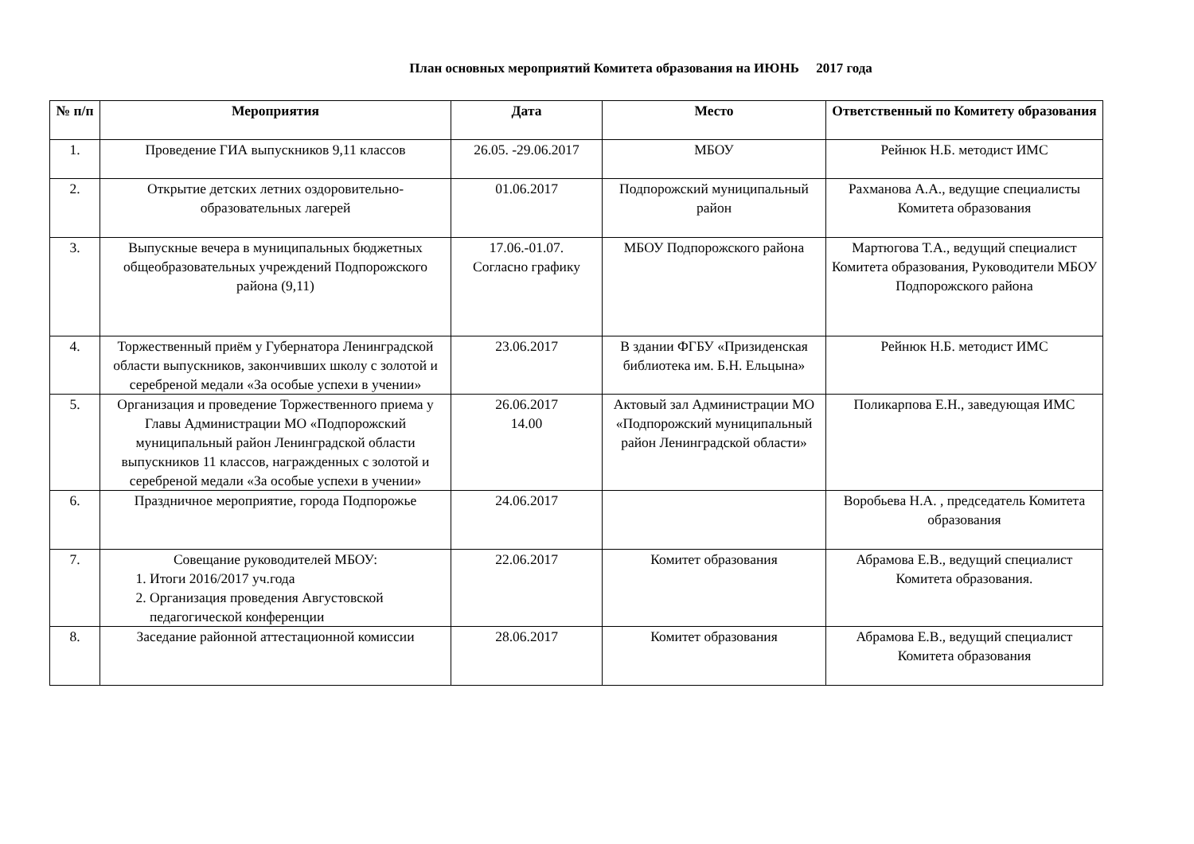План основных мероприятий Комитета образования на ИЮНЬ 2017 года
| № п/п | Мероприятия | Дата | Место | Ответственный по Комитету образования |
| --- | --- | --- | --- | --- |
| 1. | Проведение ГИА выпускников 9,11 классов | 26.05. -29.06.2017 | МБОУ | Рейнюк Н.Б. методист ИМС |
| 2. | Открытие детских летних оздоровительно-образовательных лагерей | 01.06.2017 | Подпорожский муниципальный район | Рахманова А.А., ведущие специалисты Комитета образования |
| 3. | Выпускные вечера в муниципальных бюджетных общеобразовательных учреждений Подпорожского района (9,11) | 17.06.-01.07. Согласно графику | МБОУ Подпорожского района | Мартюгова Т.А., ведущий специалист Комитета образования, Руководители МБОУ Подпорожского района |
| 4. | Торжественный приём у Губернатора Ленинградской области выпускников, закончивших школу с золотой и серебреной медали «За особые успехи в учении» | 23.06.2017 | В здании ФГБУ «Призиденская библиотека им. Б.Н. Ельцына» | Рейнюк Н.Б. методист ИМС |
| 5. | Организация и проведение Торжественного приема у Главы Администрации МО «Подпорожский муниципальный район Ленинградской области выпускников 11 классов, награжденных с золотой и серебреной медали «За особые успехи в учении» | 26.06.2017 14.00 | Актовый зал Администрации МО «Подпорожский муниципальный район Ленинградской области» | Поликарпова Е.Н., заведующая ИМС |
| 6. | Праздничное мероприятие, города Подпорожье | 24.06.2017 | | Воробьева Н.А. , председатель Комитета образования |
| 7. | Совещание руководителей МБОУ: 1. Итоги 2016/2017 уч.года 2. Организация проведения Августовской педагогической конференции | 22.06.2017 | Комитет образования | Абрамова Е.В., ведущий специалист Комитета образования. |
| 8. | Заседание районной аттестационной комиссии | 28.06.2017 | Комитет образования | Абрамова Е.В., ведущий специалист Комитета образования |